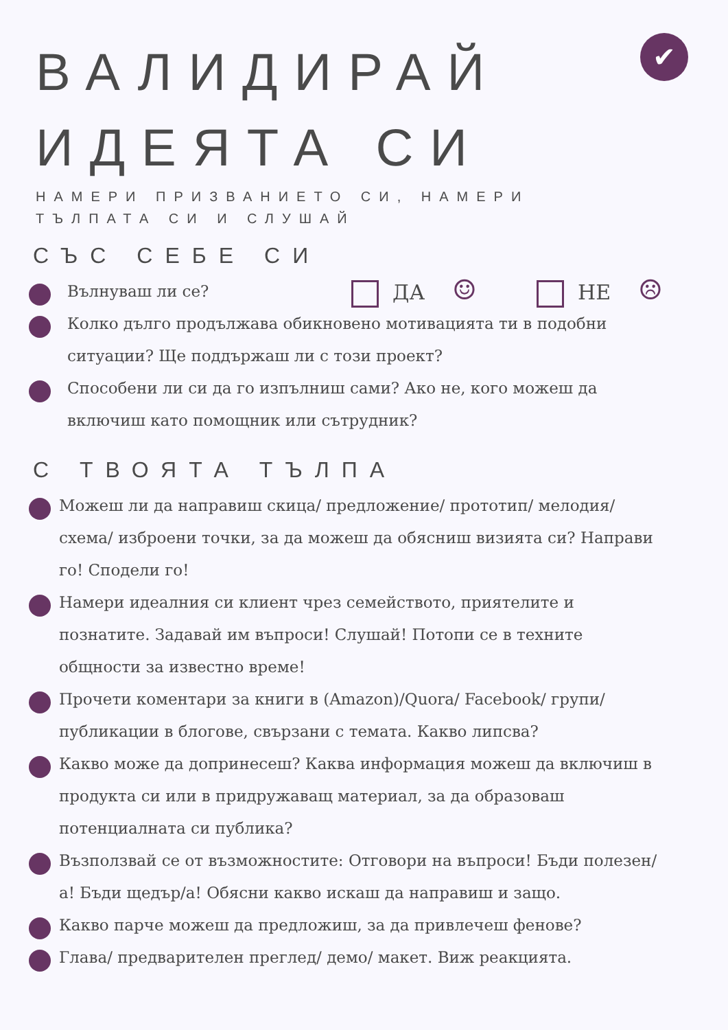✔
ВАЛИДИРАЙ
ИДЕЯТА СИ
НАМЕРИ ПРИЗВАНИЕТО СИ, НАМЕРИ
ТЪЛПАТА СИ И СЛУШАЙ
СЪС СЕБЕ СИ
Вълнуваш ли се? ДА ☺ НЕ ☹
Колко дълго продължава обикновено мотивацията ти в подобни ситуации? Ще поддържаш ли с този проект?
Способени ли си да го изпълниш сами? Ако не, кого можеш да включиш като помощник или сътрудник?
С ТВОЯТА ТЪЛПА
Можеш ли да направиш скица/ предложение/ прототип/ мелодия/ схема/ изброени точки, за да можеш да обясниш визията си? Направи го! Сподели го!
Намери идеалния си клиент чрез семейството, приятелите и познатите. Задавай им въпроси! Слушай! Потопи се в техните общности за известно време!
Прочети коментари за книги в (Amazon)/Quora/ Facebook/ групи/ публикации в блогове, свързани с темата. Какво липсва?
Какво може да допринесеш? Каква информация можеш да включиш в продукта си или в придружаващ материал, за да образоваш потенциалната си публика?
Възползвай се от възможностите: Отговори на въпроси! Бъди полезен/а! Бъди щедър/а! Обясни какво искаш да направиш и защо.
Какво парче можеш да предложиш, за да привлечеш фенове?
Глава/ предварителен преглед/ демо/ макет. Виж реакцията.